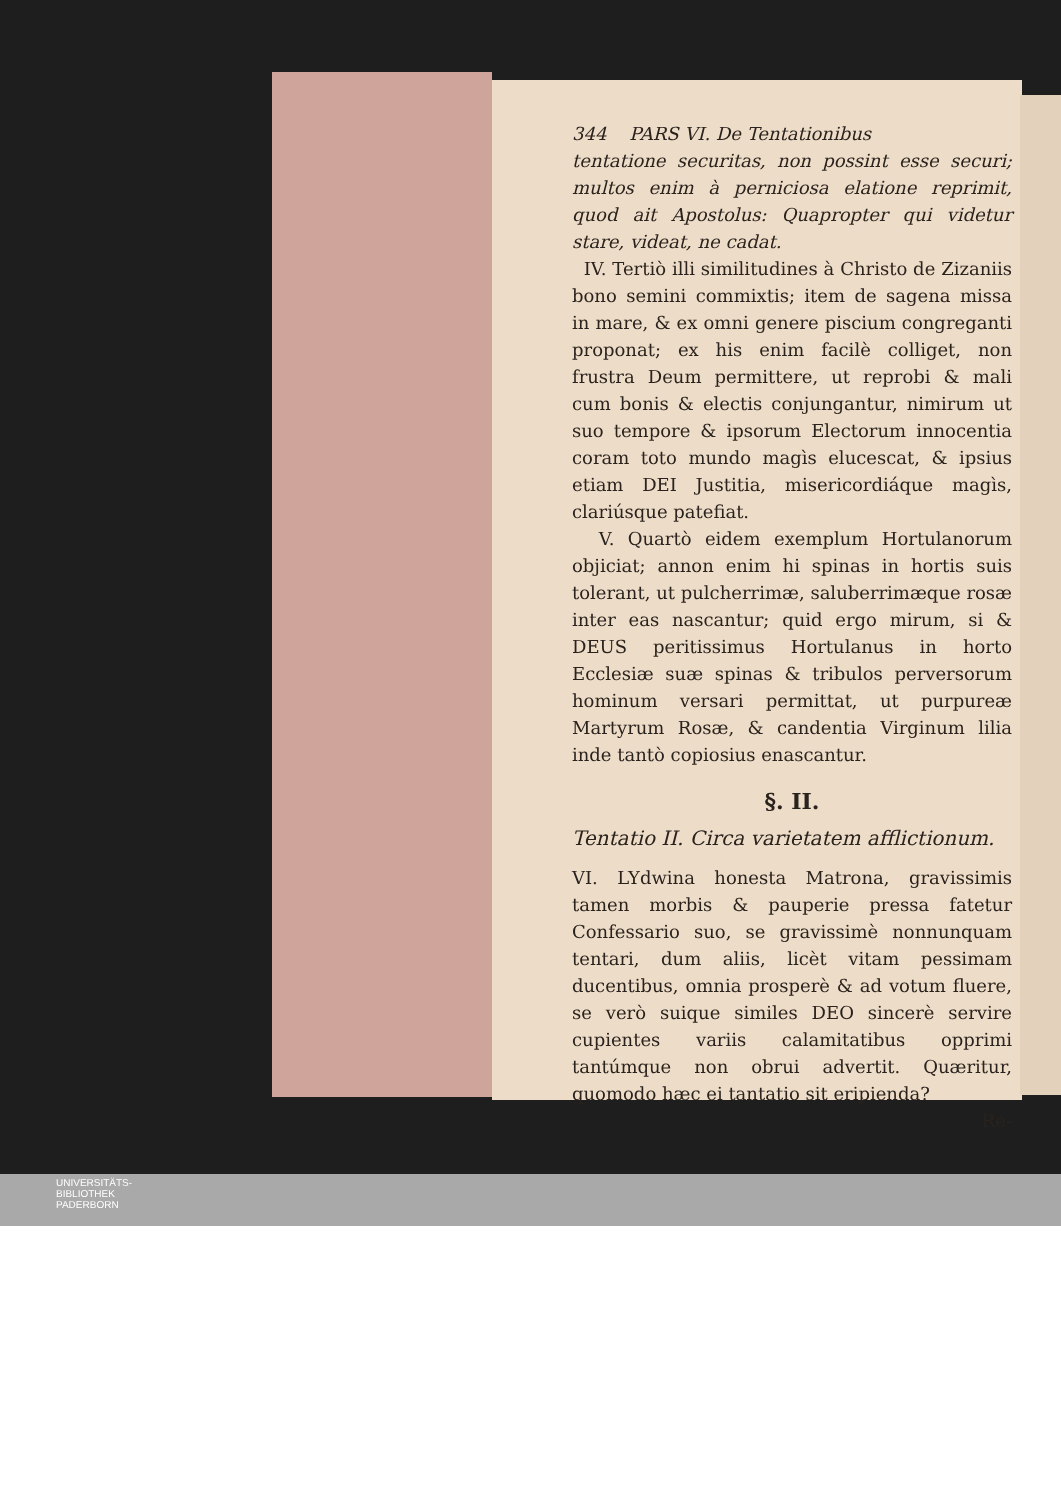344 PARS VI. De Tentationibus
tentatione securitas, non possint esse securi; multos enim à perniciosa elatione reprimit, quod ait Apostolus: Quapropter qui videtur stare, videat, ne cadat.
IV. Tertiò illi similitudines à Christo de Zizaniis bono semini commixtis; item de sagena missa in mare, & ex omni genere piscium congreganti proponat; ex his enim facilè colliget, non frustra Deum permittere, ut reprobi & mali cum bonis & electis conjungantur, nimirum ut suo tempore & ipsorum Electorum innocentia coram toto mundo magìs elucescat, & ipsius etiam DEI Justitia, misericordiáque magìs, clariúsque patefiat.
V. Quartò eidem exemplum Hortulanorum objiciat; annon enim hi spinas in hortis suis tolerant, ut pulcherrimæ, saluberrimæque rosæ inter eas nascantur; quid ergo mirum, si & DEUS peritissimus Hortulanus in horto Ecclesiæ suæ spinas & tribulos perversorum hominum versari permittat, ut purpureæ Martyrum Rosæ, & candentia Virginum lilia inde tantò copiosius enascantur.
§. II.
Tentatio II. Circa varietatem afflictionum.
VI. LYdwina honesta Matrona, gravissimis tamen morbis & pauperie pressa fatetur Confessario suo, se gravissimè nonnunquam tentari, dum aliis, licèt vitam pessimam ducentibus, omnia prosperè & ad votum fluere, se verò suique similes DEO sincerè servire cupientes variis calamitatibus opprimi tantúmque non obrui advertit. Quæritur, quomodo hæc ei tantatio sit eripienda?
Re-
UNIVERSITÄTS-
BIBLIOTHEK
PADERBORN